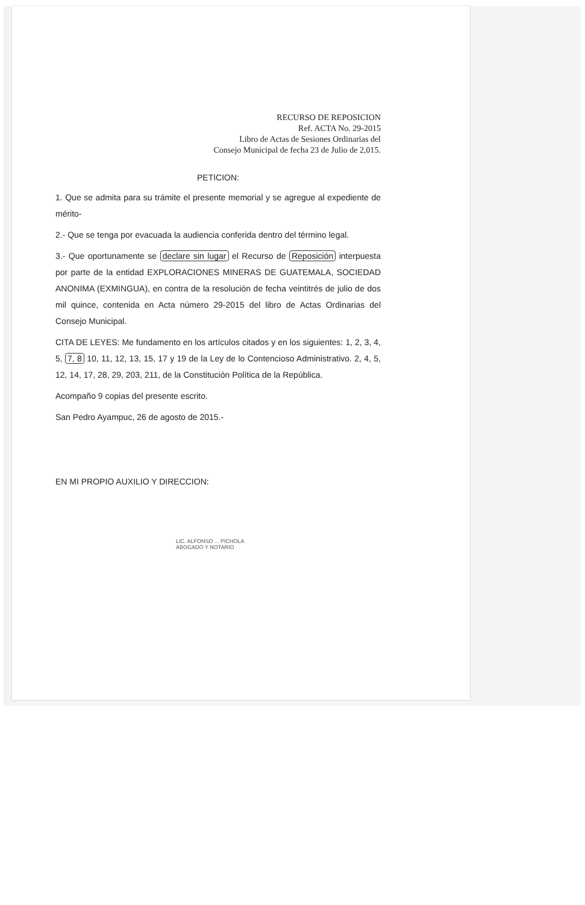RECURSO DE REPOSICION
Ref. ACTA No. 29-2015
Libro de Actas de Sesiones Ordinarias del
Consejo Municipal de fecha 23 de Julio de 2,015.
PETICION:
1. Que se admita para su trámite el presente memorial y se agregue al expediente de mérito-
2.- Que se tenga por evacuada la audiencia conferida dentro del término legal.
3.- Que oportunamente se declare sin lugar el Recurso de Reposición interpuesta por parte de la entidad EXPLORACIONES MINERAS DE GUATEMALA, SOCIEDAD ANONIMA (EXMINGUA), en contra de la resolución de fecha veintitrés de julio de dos mil quince, contenida en Acta número 29-2015 del libro de Actas Ordinarias del Consejo Municipal.
CITA DE LEYES: Me fundamento en los artículos citados y en los siguientes: 1, 2, 3, 4, 5, 7, 8 10, 11, 12, 13, 15, 17 y 19 de la Ley de lo Contencioso Administrativo. 2, 4, 5, 12, 14, 17, 28, 29, 203, 211, de la Constitución Política de la República.
Acompaño 9 copias del presente escrito.
San Pedro Ayampuc, 26 de agosto de 2015.-
EN MI PROPIO AUXILIO Y DIRECCION:
LIC. ALFONSO ... PICHOLA
ABOGADO Y NOTARIO